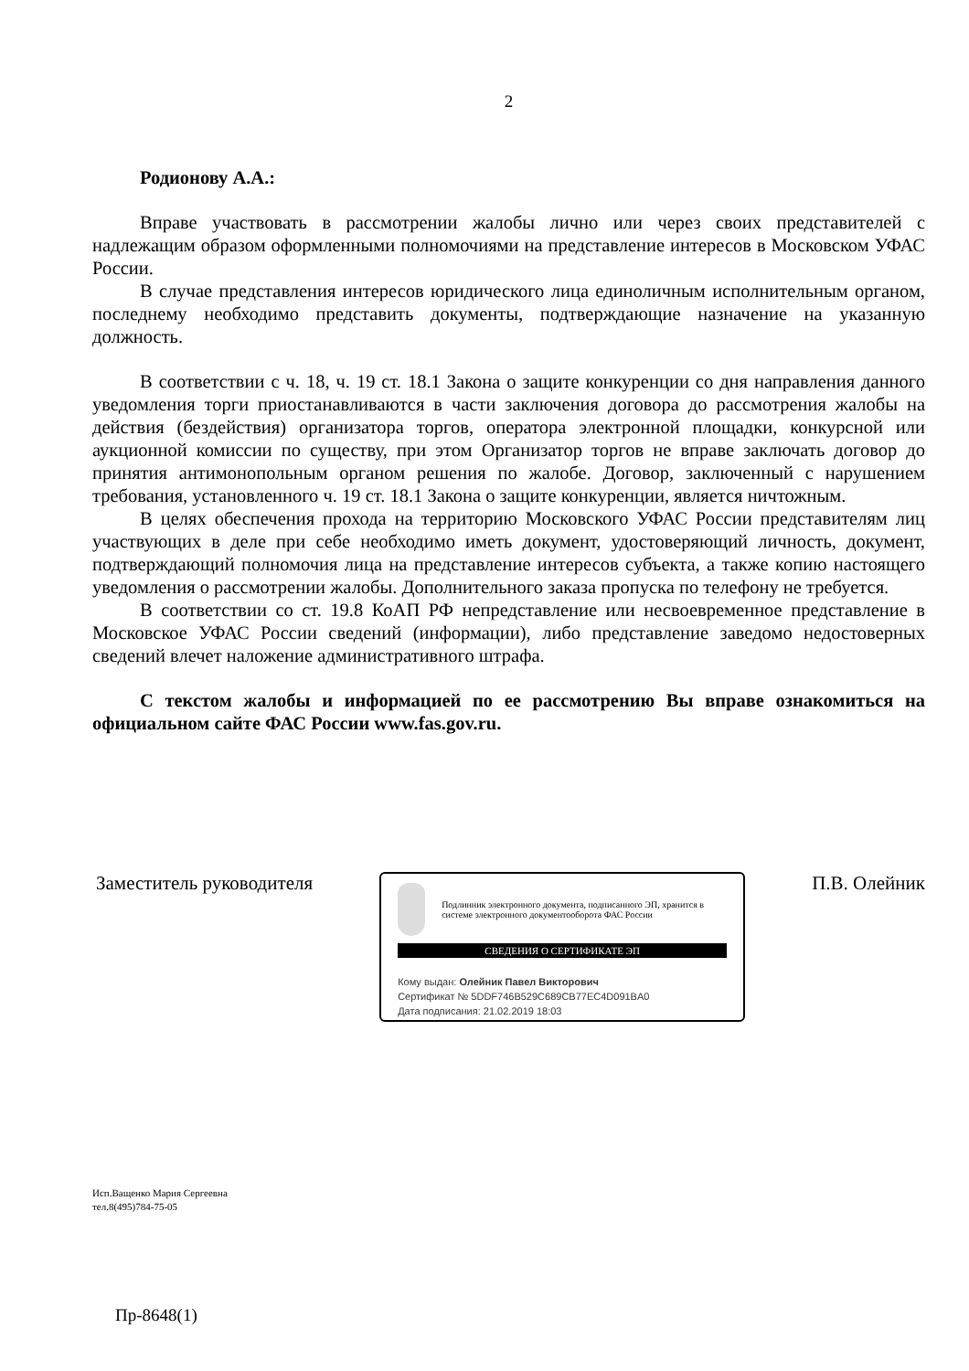2
Родионову А.А.:
Вправе участвовать в рассмотрении жалобы лично или через своих представителей с надлежащим образом оформленными полномочиями на представление интересов в Московском УФАС России.
В случае представления интересов юридического лица единоличным исполнительным органом, последнему необходимо представить документы, подтверждающие назначение на указанную должность.
В соответствии с ч. 18, ч. 19 ст. 18.1 Закона о защите конкуренции со дня направления данного уведомления торги приостанавливаются в части заключения договора до рассмотрения жалобы на действия (бездействия) организатора торгов, оператора электронной площадки, конкурсной или аукционной комиссии по существу, при этом Организатор торгов не вправе заключать договор до принятия антимонопольным органом решения по жалобе. Договор, заключенный с нарушением требования, установленного ч. 19 ст. 18.1 Закона о защите конкуренции, является ничтожным.
В целях обеспечения прохода на территорию Московского УФАС России представителям лиц участвующих в деле при себе необходимо иметь документ, удостоверяющий личность, документ, подтверждающий полномочия лица на представление интересов субъекта, а также копию настоящего уведомления о рассмотрении жалобы. Дополнительного заказа пропуска по телефону не требуется.
В соответствии со ст. 19.8 КоАП РФ непредставление или несвоевременное представление в Московское УФАС России сведений (информации), либо представление заведомо недостоверных сведений влечет наложение административного штрафа.
С текстом жалобы и информацией по ее рассмотрению Вы вправе ознакомиться на официальном сайте ФАС России www.fas.gov.ru.
Заместитель руководителя
Подлинник электронного документа, подписанного ЭП, хранится в системе электронного документооборота ФАС России
СВЕДЕНИЯ О СЕРТИФИКАТЕ ЭП
Кому выдан: Олейник Павел Викторович
Сертификат № 5DDF746B529C689CB77EC4D091BA0
Дата подписания: 21.02.2019 18:03
П.В. Олейник
Исп.Ващенко Мария Сергеевна
тел.8(495)784-75-05
Пр-8648(1)